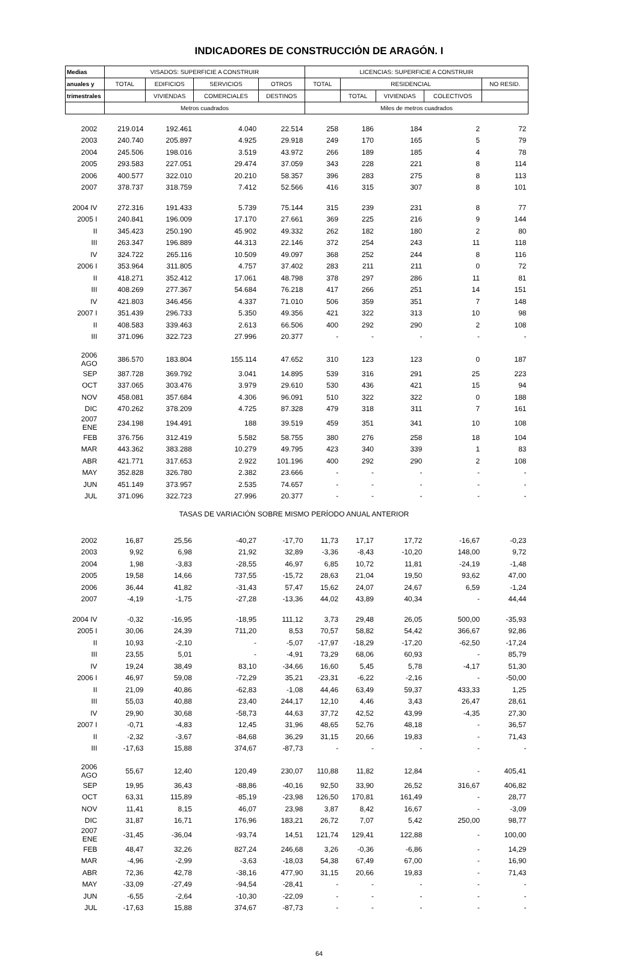INDICADORES DE CONSTRUCCIÓN DE ARAGÓN. I
| Medias | VISADOS: SUPERFICIE A CONSTRUIR | | | | LICENCIAS: SUPERFICIE A CONSTRUIR | | | | |
| --- | --- | --- | --- | --- | --- | --- | --- | --- | --- |
| anuales y | TOTAL | EDIFICIOS | SERVICIOS | OTROS | TOTAL | RESIDENCIAL | | | NO RESID. |
| trimestrales | | VIVIENDAS | COMERCIALES | DESTINOS | | TOTAL | VIVIENDAS | COLECTIVOS | |
| | Metros cuadrados | | | | Miles de metros cuadrados | | | | |
| 2002 | 219.014 | 192.461 | 4.040 | 22.514 | 258 | 186 | 184 | 2 | 72 |
| 2003 | 240.740 | 205.897 | 4.925 | 29.918 | 249 | 170 | 165 | 5 | 79 |
| 2004 | 245.506 | 198.016 | 3.519 | 43.972 | 266 | 189 | 185 | 4 | 78 |
| 2005 | 293.583 | 227.051 | 29.474 | 37.059 | 343 | 228 | 221 | 8 | 114 |
| 2006 | 400.577 | 322.010 | 20.210 | 58.357 | 396 | 283 | 275 | 8 | 113 |
| 2007 | 378.737 | 318.759 | 7.412 | 52.566 | 416 | 315 | 307 | 8 | 101 |
| 2004 IV | 272.316 | 191.433 | 5.739 | 75.144 | 315 | 239 | 231 | 8 | 77 |
| 2005 I | 240.841 | 196.009 | 17.170 | 27.661 | 369 | 225 | 216 | 9 | 144 |
| II | 345.423 | 250.190 | 45.902 | 49.332 | 262 | 182 | 180 | 2 | 80 |
| III | 263.347 | 196.889 | 44.313 | 22.146 | 372 | 254 | 243 | 11 | 118 |
| IV | 324.722 | 265.116 | 10.509 | 49.097 | 368 | 252 | 244 | 8 | 116 |
| 2006 I | 353.964 | 311.805 | 4.757 | 37.402 | 283 | 211 | 211 | 0 | 72 |
| II | 418.271 | 352.412 | 17.061 | 48.798 | 378 | 297 | 286 | 11 | 81 |
| III | 408.269 | 277.367 | 54.684 | 76.218 | 417 | 266 | 251 | 14 | 151 |
| IV | 421.803 | 346.456 | 4.337 | 71.010 | 506 | 359 | 351 | 7 | 148 |
| 2007 I | 351.439 | 296.733 | 5.350 | 49.356 | 421 | 322 | 313 | 10 | 98 |
| II | 408.583 | 339.463 | 2.613 | 66.506 | 400 | 292 | 290 | 2 | 108 |
| III | 371.096 | 322.723 | 27.996 | 20.377 | - | - | - | - | - |
| 2006 AGO | 386.570 | 183.804 | 155.114 | 47.652 | 310 | 123 | 123 | 0 | 187 |
| SEP | 387.728 | 369.792 | 3.041 | 14.895 | 539 | 316 | 291 | 25 | 223 |
| OCT | 337.065 | 303.476 | 3.979 | 29.610 | 530 | 436 | 421 | 15 | 94 |
| NOV | 458.081 | 357.684 | 4.306 | 96.091 | 510 | 322 | 322 | 0 | 188 |
| DIC | 470.262 | 378.209 | 4.725 | 87.328 | 479 | 318 | 311 | 7 | 161 |
| 2007 ENE | 234.198 | 194.491 | 188 | 39.519 | 459 | 351 | 341 | 10 | 108 |
| FEB | 376.756 | 312.419 | 5.582 | 58.755 | 380 | 276 | 258 | 18 | 104 |
| MAR | 443.362 | 383.288 | 10.279 | 49.795 | 423 | 340 | 339 | 1 | 83 |
| ABR | 421.771 | 317.653 | 2.922 | 101.196 | 400 | 292 | 290 | 2 | 108 |
| MAY | 352.828 | 326.780 | 2.382 | 23.666 | - | - | - | - | - |
| JUN | 451.149 | 373.957 | 2.535 | 74.657 | - | - | - | - | - |
| JUL | 371.096 | 322.723 | 27.996 | 20.377 | - | - | - | - | - |
| TASAS DE VARIACIÓN SOBRE MISMO PERÍODO ANUAL ANTERIOR | | | | | | | | | |
| 2002 | 16,87 | 25,56 | -40,27 | -17,70 | 11,73 | 17,17 | 17,72 | -16,67 | -0,23 |
| 2003 | 9,92 | 6,98 | 21,92 | 32,89 | -3,36 | -8,43 | -10,20 | 148,00 | 9,72 |
| 2004 | 1,98 | -3,83 | -28,55 | 46,97 | 6,85 | 10,72 | 11,81 | -24,19 | -1,48 |
| 2005 | 19,58 | 14,66 | 737,55 | -15,72 | 28,63 | 21,04 | 19,50 | 93,62 | 47,00 |
| 2006 | 36,44 | 41,82 | -31,43 | 57,47 | 15,62 | 24,07 | 24,67 | 6,59 | -1,24 |
| 2007 | -4,19 | -1,75 | -27,28 | -13,36 | 44,02 | 43,89 | 40,34 | - | 44,44 |
| 2004 IV | -0,32 | -16,95 | -18,95 | 111,12 | 3,73 | 29,48 | 26,05 | 500,00 | -35,93 |
| 2005 I | 30,06 | 24,39 | 711,20 | 8,53 | 70,57 | 58,82 | 54,42 | 366,67 | 92,86 |
| II | 10,93 | -2,10 | - | -5,07 | -17,97 | -18,29 | -17,20 | -62,50 | -17,24 |
| III | 23,55 | 5,01 | - | -4,91 | 73,29 | 68,06 | 60,93 | - | 85,79 |
| IV | 19,24 | 38,49 | 83,10 | -34,66 | 16,60 | 5,45 | 5,78 | -4,17 | 51,30 |
| 2006 I | 46,97 | 59,08 | -72,29 | 35,21 | -23,31 | -6,22 | -2,16 | - | -50,00 |
| II | 21,09 | 40,86 | -62,83 | -1,08 | 44,46 | 63,49 | 59,37 | 433,33 | 1,25 |
| III | 55,03 | 40,88 | 23,40 | 244,17 | 12,10 | 4,46 | 3,43 | 26,47 | 28,61 |
| IV | 29,90 | 30,68 | -58,73 | 44,63 | 37,72 | 42,52 | 43,99 | -4,35 | 27,30 |
| 2007 I | -0,71 | -4,83 | 12,45 | 31,96 | 48,65 | 52,76 | 48,18 | - | 36,57 |
| II | -2,32 | -3,67 | -84,68 | 36,29 | 31,15 | 20,66 | 19,83 | - | 71,43 |
| III | -17,63 | 15,88 | 374,67 | -87,73 | - | - | - | - | - |
| 2006 AGO | 55,67 | 12,40 | 120,49 | 230,07 | 110,88 | 11,82 | 12,84 | - | 405,41 |
| SEP | 19,95 | 36,43 | -88,86 | -40,16 | 92,50 | 33,90 | 26,52 | 316,67 | 406,82 |
| OCT | 63,31 | 115,89 | -85,19 | -23,98 | 126,50 | 170,81 | 161,49 | - | 28,77 |
| NOV | 11,41 | 8,15 | 46,07 | 23,98 | 3,87 | 8,42 | 16,67 | - | -3,09 |
| DIC | 31,87 | 16,71 | 176,96 | 183,21 | 26,72 | 7,07 | 5,42 | 250,00 | 98,77 |
| 2007 ENE | -31,45 | -36,04 | -93,74 | 14,51 | 121,74 | 129,41 | 122,88 | - | 100,00 |
| FEB | 48,47 | 32,26 | 827,24 | 246,68 | 3,26 | -0,36 | -6,86 | - | 14,29 |
| MAR | -4,96 | -2,99 | -3,63 | -18,03 | 54,38 | 67,49 | 67,00 | - | 16,90 |
| ABR | 72,36 | 42,78 | -38,16 | 477,90 | 31,15 | 20,66 | 19,83 | - | 71,43 |
| MAY | -33,09 | -27,49 | -94,54 | -28,41 | - | - | - | - | - |
| JUN | -6,55 | -2,64 | -10,30 | -22,09 | - | - | - | - | - |
| JUL | -17,63 | 15,88 | 374,67 | -87,73 | - | - | - | - | - |
64